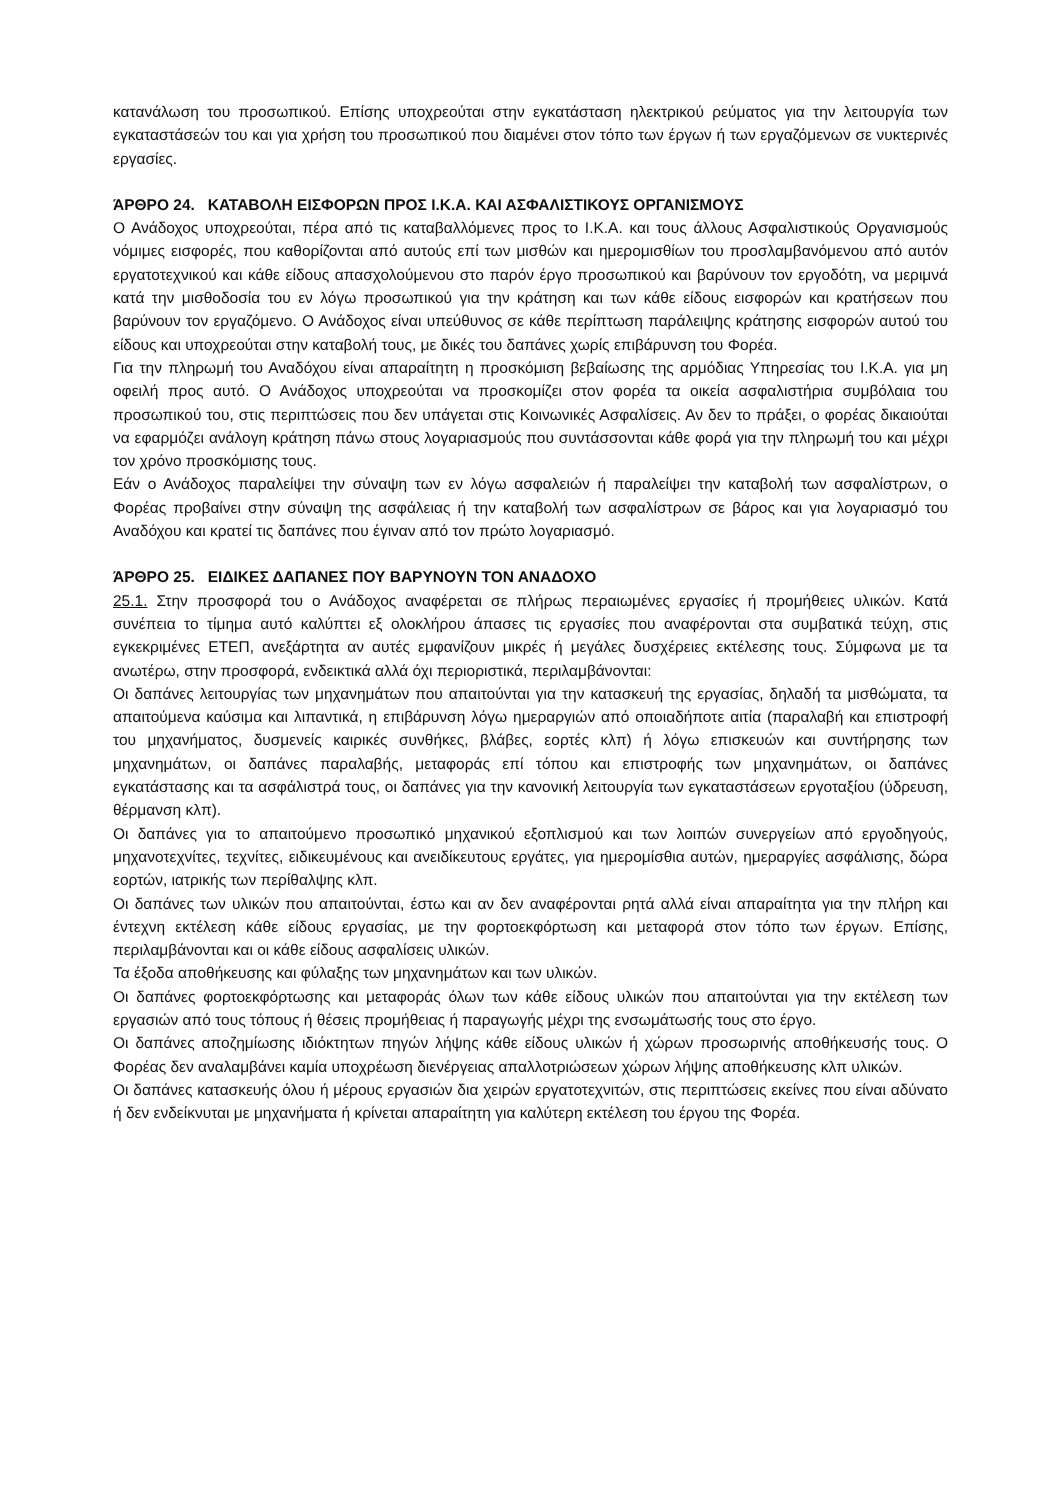κατανάλωση του προσωπικού. Επίσης υποχρεούται στην εγκατάσταση ηλεκτρικού ρεύματος για την λειτουργία των εγκαταστάσεών του και για χρήση του προσωπικού που διαμένει στον τόπο των έργων ή των εργαζόμενων σε νυκτερινές εργασίες.
ΆΡΘΡΟ 24. ΚΑΤΑΒΟΛΗ ΕΙΣΦΟΡΩΝ ΠΡΟΣ Ι.Κ.Α. ΚΑΙ ΑΣΦΑΛΙΣΤΙΚΟΥΣ ΟΡΓΑΝΙΣΜΟΥΣ
Ο Ανάδοχος υποχρεούται, πέρα από τις καταβαλλόμενες προς το Ι.Κ.Α. και τους άλλους Ασφαλιστικούς Οργανισμούς νόμιμες εισφορές, που καθορίζονται από αυτούς επί των μισθών και ημερομισθίων του προσλαμβανόμενου από αυτόν εργατοτεχνικού και κάθε είδους απασχολούμενου στο παρόν έργο προσωπικού και βαρύνουν τον εργοδότη, να μεριμνά κατά την μισθοδοσία του εν λόγω προσωπικού για την κράτηση και των κάθε είδους εισφορών και κρατήσεων που βαρύνουν τον εργαζόμενο. Ο Ανάδοχος είναι υπεύθυνος σε κάθε περίπτωση παράλειψης κράτησης εισφορών αυτού του είδους και υποχρεούται στην καταβολή τους, με δικές του δαπάνες χωρίς επιβάρυνση του Φορέα.
Για την πληρωμή του Αναδόχου είναι απαραίτητη η προσκόμιση βεβαίωσης της αρμόδιας Υπηρεσίας του Ι.Κ.Α. για μη οφειλή προς αυτό. Ο Ανάδοχος υποχρεούται να προσκομίζει στον φορέα τα οικεία ασφαλιστήρια συμβόλαια του προσωπικού του, στις περιπτώσεις που δεν υπάγεται στις Κοινωνικές Ασφαλίσεις. Αν δεν το πράξει, ο φορέας δικαιούται να εφαρμόζει ανάλογη κράτηση πάνω στους λογαριασμούς που συντάσσονται κάθε φορά για την πληρωμή του και μέχρι τον χρόνο προσκόμισης τους.
Εάν ο Ανάδοχος παραλείψει την σύναψη των εν λόγω ασφαλειών ή παραλείψει την καταβολή των ασφαλίστρων, ο Φορέας προβαίνει στην σύναψη της ασφάλειας ή την καταβολή των ασφαλίστρων σε βάρος και για λογαριασμό του Αναδόχου και κρατεί τις δαπάνες που έγιναν από τον πρώτο λογαριασμό.
ΆΡΘΡΟ 25. ΕΙΔΙΚΕΣ ΔΑΠΑΝΕΣ ΠΟΥ ΒΑΡΥΝΟΥΝ ΤΟΝ ΑΝΑΔΟΧΟ
25.1. Στην προσφορά του ο Ανάδοχος αναφέρεται σε πλήρως περαιωμένες εργασίες ή προμήθειες υλικών. Κατά συνέπεια το τίμημα αυτό καλύπτει εξ ολοκλήρου άπασες τις εργασίες που αναφέρονται στα συμβατικά τεύχη, στις εγκεκριμένες ΕΤΕΠ, ανεξάρτητα αν αυτές εμφανίζουν μικρές ή μεγάλες δυσχέρειες εκτέλεσης τους. Σύμφωνα με τα ανωτέρω, στην προσφορά, ενδεικτικά αλλά όχι περιοριστικά, περιλαμβάνονται:
Οι δαπάνες λειτουργίας των μηχανημάτων που απαιτούνται για την κατασκευή της εργασίας, δηλαδή τα μισθώματα, τα απαιτούμενα καύσιμα και λιπαντικά, η επιβάρυνση λόγω ημεραργιών από οποιαδήποτε αιτία (παραλαβή και επιστροφή του μηχανήματος, δυσμενείς καιρικές συνθήκες, βλάβες, εορτές κλπ) ή λόγω επισκευών και συντήρησης των μηχανημάτων, οι δαπάνες παραλαβής, μεταφοράς επί τόπου και επιστροφής των μηχανημάτων, οι δαπάνες εγκατάστασης και τα ασφάλιστρά τους, οι δαπάνες για την κανονική λειτουργία των εγκαταστάσεων εργοταξίου (ύδρευση, θέρμανση κλπ).
Οι δαπάνες για το απαιτούμενο προσωπικό μηχανικού εξοπλισμού και των λοιπών συνεργείων από εργοδηγούς, μηχανοτεχνίτες, τεχνίτες, ειδικευμένους και ανειδίκευτους εργάτες, για ημερομίσθια αυτών, ημεραργίες ασφάλισης, δώρα εορτών, ιατρικής των περίθαλψης κλπ.
Οι δαπάνες των υλικών που απαιτούνται, έστω και αν δεν αναφέρονται ρητά αλλά είναι απαραίτητα για την πλήρη και έντεχνη εκτέλεση κάθε είδους εργασίας, με την φορτοεκφόρτωση και μεταφορά στον τόπο των έργων. Επίσης, περιλαμβάνονται και οι κάθε είδους ασφαλίσεις υλικών.
Τα έξοδα αποθήκευσης και φύλαξης των μηχανημάτων και των υλικών.
Οι δαπάνες φορτοεκφόρτωσης και μεταφοράς όλων των κάθε είδους υλικών που απαιτούνται για την εκτέλεση των εργασιών από τους τόπους ή θέσεις προμήθειας ή παραγωγής μέχρι της ενσωμάτωσής τους στο έργο.
Οι δαπάνες αποζημίωσης ιδιόκτητων πηγών λήψης κάθε είδους υλικών ή χώρων προσωρινής αποθήκευσής τους. Ο Φορέας δεν αναλαμβάνει καμία υποχρέωση διενέργειας απαλλοτριώσεων χώρων λήψης αποθήκευσης κλπ υλικών.
Οι δαπάνες κατασκευής όλου ή μέρους εργασιών δια χειρών εργατοτεχνιτών, στις περιπτώσεις εκείνες που είναι αδύνατο ή δεν ενδείκνυται με μηχανήματα ή κρίνεται απαραίτητη για καλύτερη εκτέλεση του έργου της Φορέα.